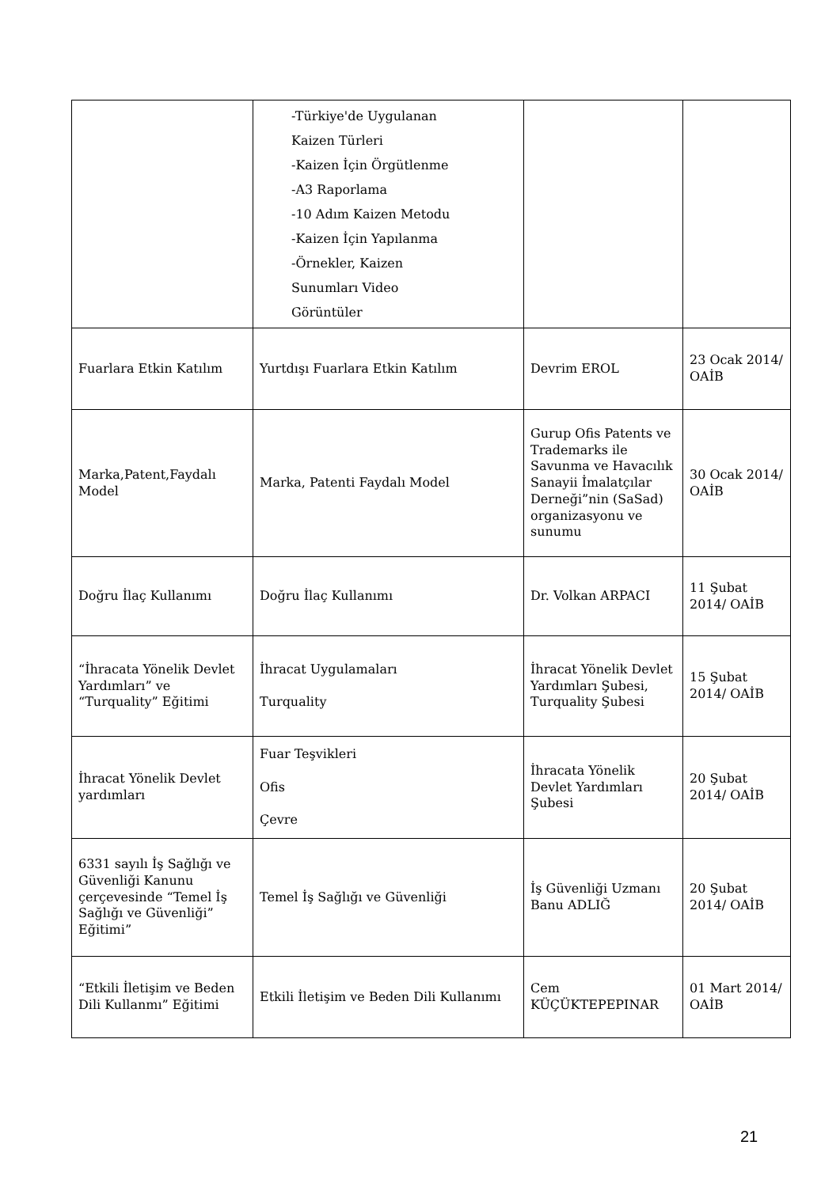| | -Türkiye'de Uygulanan Kaizen Türleri -Kaizen İçin Örgütlenme -A3 Raporlama -10 Adım Kaizen Metodu -Kaizen İçin Yapılanma -Örnekler, Kaizen Sunumları Video Görüntüler | | |
| Fuarlara Etkin Katılım | Yurtdışı Fuarlara Etkin Katılım | Devrim EROL | 23 Ocak 2014/ OAİB |
| Marka,Patent,Faydalı Model | Marka, Patenti Faydalı Model | Gurup Ofis Patents ve Trademarks ile Savunma ve Havacılık Sanayii İmalatçılar Derneği”nin (SaSad) organizasyonu ve sunumu | 30 Ocak 2014/ OAİB |
| Doğru İlaç Kullanımı | Doğru İlaç Kullanımı | Dr. Volkan ARPACI | 11 Şubat 2014/ OAİB |
| “İhracata Yönelik Devlet Yardımları” ve “Turquality” Eğitimi | İhracat Uygulamaları Turquality | İhracat Yönelik Devlet Yardımları Şubesi, Turquality Şubesi | 15 Şubat 2014/ OAİB |
| İhracat Yönelik Devlet yardımları | Fuar Teşvikleri Ofis Çevre | İhracata Yönelik Devlet Yardımları Şubesi | 20 Şubat 2014/ OAİB |
| 6331 sayılı İş Sağlığı ve Güvenliği Kanunu çerçevesinde “Temel İş Sağlığı ve Güvenliği” Eğitimi” | Temel İş Sağlığı ve Güvenliği | İş Güvenliği Uzmanı Banu ADLIĞ | 20 Şubat 2014/ OAİB |
| “Etkili İletişim ve Beden Dili Kullanmı” Eğitimi | Etkili İletişim ve Beden Dili Kullanımı | Cem KÜÇÜKTEPEPINAR | 01 Mart 2014/ OAİB |
21